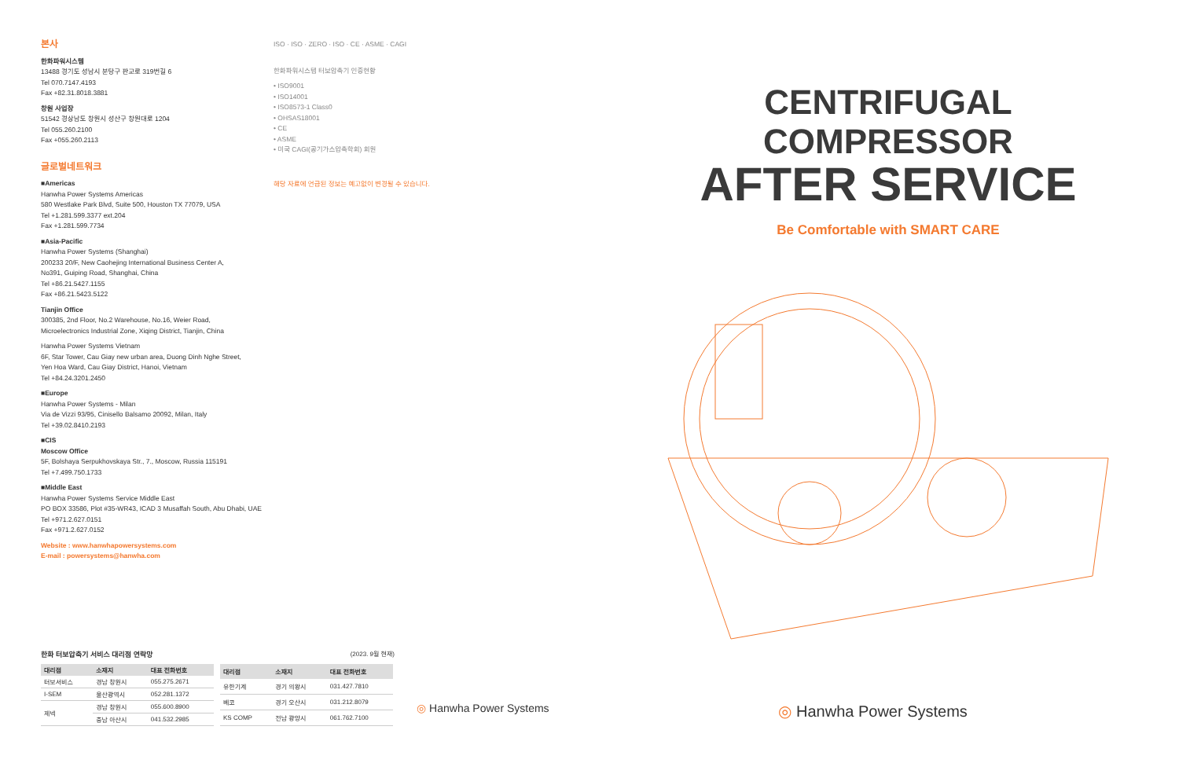본사
한화파워시스템
13488 경기도 성남시 분당구 판교로 319번길 6
Tel 070.7147.4193
Fax +82.31.8018.3881
창원 사업장
51542 경상남도 창원시 성산구 창원대로 1204
Tel 055.260.2100
Fax +055.260.2113
글로벌네트워크
■Americas
Hanwha Power Systems Americas
580 Westlake Park Blvd, Suite 500, Houston TX 77079, USA
Tel +1.281.599.3377 ext.204
Fax +1.281.599.7734
■Asia-Pacific
Hanwha Power Systems (Shanghai)
200233 20/F, New Caohejing International Business Center A,
No391, Guiping Road, Shanghai, China
Tel +86.21.5427.1155
Fax +86.21.5423.5122
Tianjin Office
300385, 2nd Floor, No.2 Warehouse, No.16, Weier Road,
Microelectronics Industrial Zone, Xiqing District, Tianjin, China
Hanwha Power Systems Vietnam
6F, Star Tower, Cau Giay new urban area, Duong Dinh Nghe Street,
Yen Hoa Ward, Cau Giay District, Hanoi, Vietnam
Tel +84.24.3201.2450
■Europe
Hanwha Power Systems - Milan
Via de Vizzi 93/95, Cinisello Balsamo 20092, Milan, Italy
Tel +39.02.8410.2193
■CIS
Moscow Office
5F, Bolshaya Serpukhovskaya Str., 7., Moscow, Russia 115191
Tel +7.499.750.1733
■Middle East
Hanwha Power Systems Service Middle East
PO BOX 33586, Plot #35-WR43, ICAD 3 Musaffah South, Abu Dhabi, UAE
Tel +971.2.627.0151
Fax +971.2.627.0152
Website : www.hanwhapowersystems.com
E-mail : powersystems@hanwha.com
ISO · ISO · ZERO · ISO · CE · ASME · CAGI
한화파워시스템 터보압축기 인증현황
• ISO9001
• ISO14001
• ISO8573-1 Class0
• OHSAS18001
• CE
• ASME
• 미국 CAGI(공기가스압축학회) 회원
해당 자료에 언급된 정보는 예고없이 변경될 수 있습니다.
한화 터보압축기 서비스 대리점 연락망 (2023. 9월 현재)
| 대리점 | 소재지 | 대표 전화번호 |
| --- | --- | --- |
| 터보서비스 | 경남 창원시 | 055.275.2671 |
| I-SEM | 울산광역시 | 052.281.1372 |
| 제넥 | 경남 창원시 | 055.600.8900 |
| | 충남 아산시 | 041.532.2985 |
| 대리점 | 소재지 | 대표 전화번호 |
| --- | --- | --- |
| 유한기계 | 경기 의왕시 | 031.427.7810 |
| 베코 | 경기 오산시 | 031.212.8079 |
| KS COMP | 전남 광양시 | 061.762.7100 |
◎ Hanwha Power Systems
CENTRIFUGAL COMPRESSOR
AFTER SERVICE
Be Comfortable with SMART CARE
◎ Hanwha Power Systems